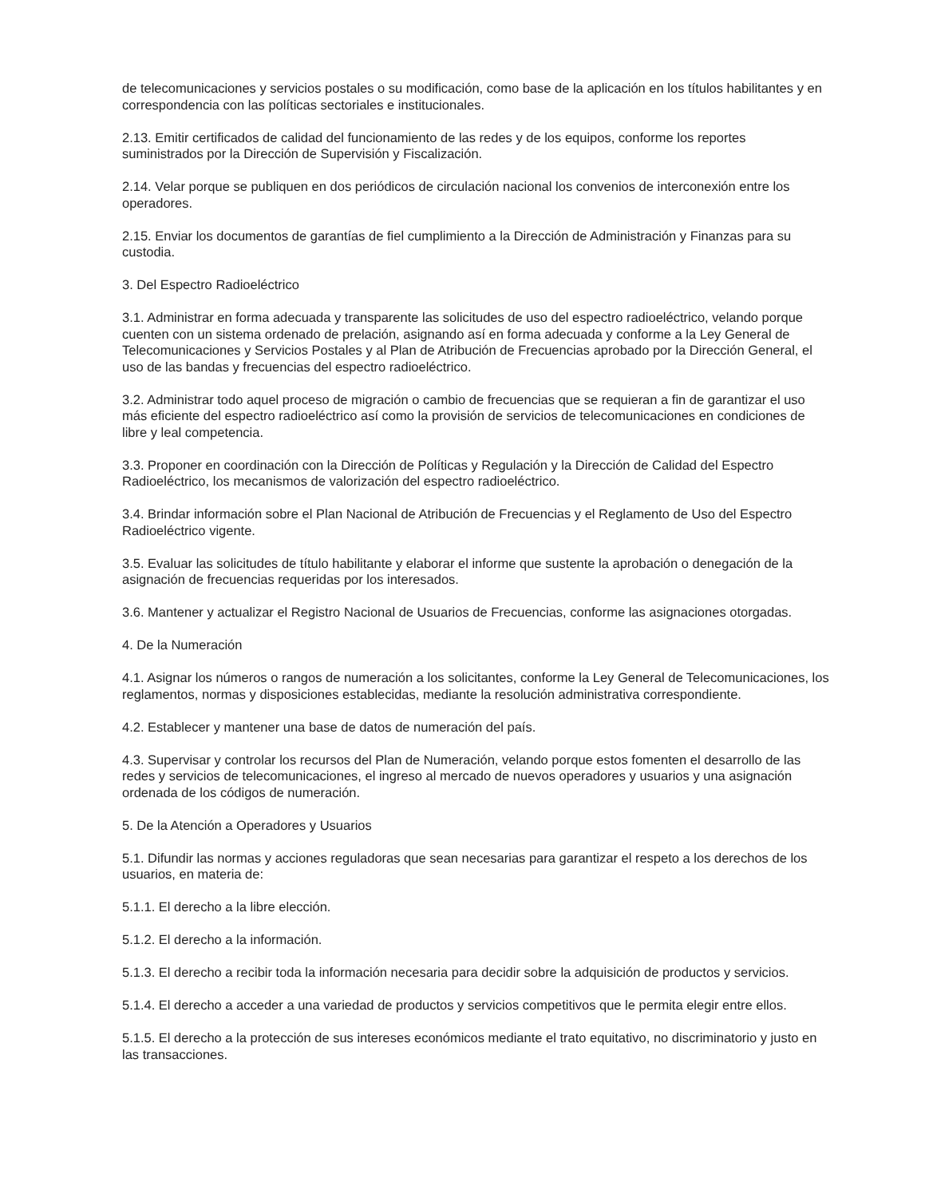de telecomunicaciones y servicios postales o su modificación, como base de la aplicación en los títulos habilitantes y en correspondencia con las políticas sectoriales e institucionales.
2.13. Emitir certificados de calidad del funcionamiento de las redes y de los equipos, conforme los reportes suministrados por la Dirección de Supervisión y Fiscalización.
2.14. Velar porque se publiquen en dos periódicos de circulación nacional los convenios de interconexión entre los operadores.
2.15. Enviar los documentos de garantías de fiel cumplimiento a la Dirección de Administración y Finanzas para su custodia.
3. Del Espectro Radioeléctrico
3.1. Administrar en forma adecuada y transparente las solicitudes de uso del espectro radioeléctrico, velando porque cuenten con un sistema ordenado de prelación, asignando así en forma adecuada y conforme a la Ley General de Telecomunicaciones y Servicios Postales y al Plan de Atribución de Frecuencias aprobado por la Dirección General, el uso de las bandas y frecuencias del espectro radioeléctrico.
3.2. Administrar todo aquel proceso de migración o cambio de frecuencias que se requieran a fin de garantizar el uso más eficiente del espectro radioeléctrico así como la provisión de servicios de telecomunicaciones en condiciones de libre y leal competencia.
3.3. Proponer en coordinación con la Dirección de Políticas y Regulación y la Dirección de Calidad del Espectro Radioeléctrico, los mecanismos de valorización del espectro radioeléctrico.
3.4. Brindar información sobre el Plan Nacional de Atribución de Frecuencias y el Reglamento de Uso del Espectro Radioeléctrico vigente.
3.5. Evaluar las solicitudes de título habilitante y elaborar el informe que sustente la aprobación o denegación de la asignación de frecuencias requeridas por los interesados.
3.6. Mantener y actualizar el Registro Nacional de Usuarios de Frecuencias, conforme las asignaciones otorgadas.
4. De la Numeración
4.1. Asignar los números o rangos de numeración a los solicitantes, conforme la Ley General de Telecomunicaciones, los reglamentos, normas y disposiciones establecidas, mediante la resolución administrativa correspondiente.
4.2. Establecer y mantener una base de datos de numeración del país.
4.3. Supervisar y controlar los recursos del Plan de Numeración, velando porque estos fomenten el desarrollo de las redes y servicios de telecomunicaciones, el ingreso al mercado de nuevos operadores y usuarios y una asignación ordenada de los códigos de numeración.
5. De la Atención a Operadores y Usuarios
5.1. Difundir las normas y acciones reguladoras que sean necesarias para garantizar el respeto a los derechos de los usuarios, en materia de:
5.1.1. El derecho a la libre elección.
5.1.2. El derecho a la información.
5.1.3. El derecho a recibir toda la información necesaria para decidir sobre la adquisición de productos y servicios.
5.1.4. El derecho a acceder a una variedad de productos y servicios competitivos que le permita elegir entre ellos.
5.1.5. El derecho a la protección de sus intereses económicos mediante el trato equitativo, no discriminatorio y justo en las transacciones.